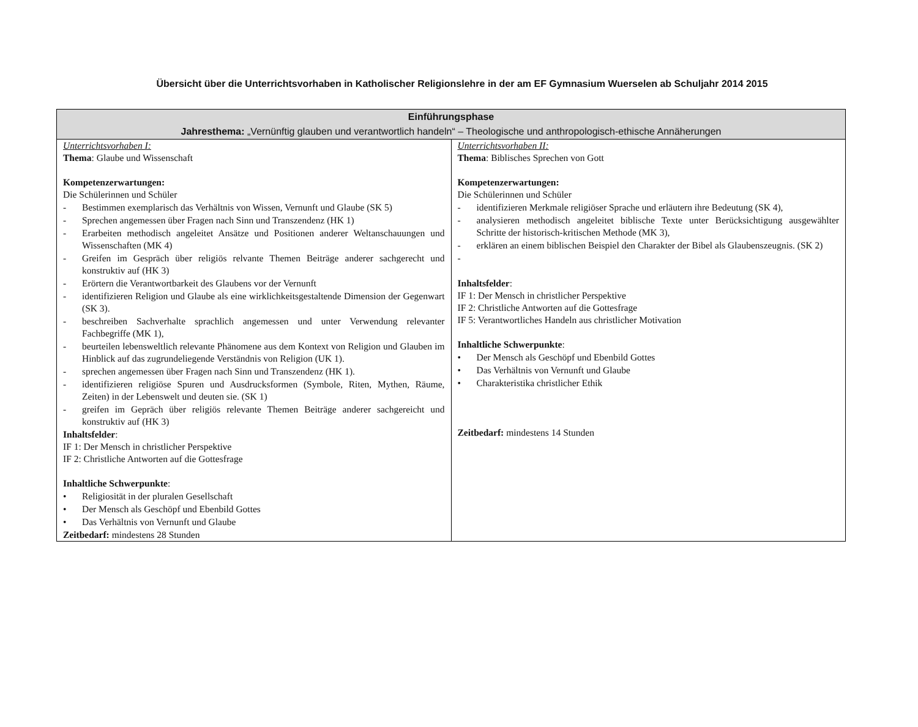Übersicht über die Unterrichtsvorhaben in Katholischer Religionslehre in der am EF Gymnasium Wuerselen ab Schuljahr 2014 2015
| Einführungsphase Jahresthema: „Vernünftig glauben und verantwortlich handeln“ – Theologische und anthropologisch-ethische Annäherungen | |
| --- | --- |
| Unterrichtsvorhaben I: Thema : Glaube und Wissenschaft Kompetenzerwartungen: Die Schülerinnen und Schüler - Bestimmen exemplarisch das Verhältnis von Wissen, Vernunft und Glaube (SK 5) - Sprechen angemessen über Fragen nach Sinn und Transzendenz (HK 1) - Erarbeiten methodisch angeleitet Ansätze und Positionen anderer Weltanschauungen und Wissenschaften (MK 4) - Greifen im Gespräch über religiös relvante Themen Beiträge anderer sachgerecht und konstruktiv auf (HK 3) - Erörtern die Verantwortbarkeit des Glaubens vor der Vernunft - identifizieren Religion und Glaube als eine wirklichkeitsgestaltende Dimension der Gegenwart (SK 3). - beschreiben Sachverhalte sprachlich angemessen und unter Verwendung relevanter Fachbegriffe (MK 1), - beurteilen lebensweltlich relevante Phänomene aus dem Kontext von Religion und Glauben im Hinblick auf das zugrundeliegende Verständnis von Religion (UK 1). - sprechen angemessen über Fragen nach Sinn und Transzendenz (HK 1). - identifizieren religiöse Spuren und Ausdrucksformen (Symbole, Riten, Mythen, Räume, Zeiten) in der Lebenswelt und deuten sie. (SK 1) - greifen im Gepräch über religiös relevante Themen Beiträge anderer sachgereicht und konstruktiv auf (HK 3) Inhaltsfelder : IF 1: Der Mensch in christlicher Perspektive IF 2: Christliche Antworten auf die Gottesfrage Inhaltliche Schwerpunkte : • Religiosität in der pluralen Gesellschaft • Der Mensch als Geschöpf und Ebenbild Gottes • Das Verhältnis von Vernunft und Glaube Zeitbedarf: mindestens 28 Stunden | Unterrichtsvorhaben II: Thema : Biblisches Sprechen von Gott Kompetenzerwartungen: Die Schülerinnen und Schüler - identifizieren Merkmale religiöser Sprache und erläutern ihre Bedeutung (SK 4), - analysieren methodisch angeleitet biblische Texte unter Berücksichtigung ausgewählter Schritte der historisch-kritischen Methode (MK 3), - erklären an einem biblischen Beispiel den Charakter der Bibel als Glaubenszeugnis. (SK 2) - Inhaltsfelder : IF 1: Der Mensch in christlicher Perspektive IF 2: Christliche Antworten auf die Gottesfrage IF 5: Verantwortliches Handeln aus christlicher Motivation Inhaltliche Schwerpunkte : • Der Mensch als Geschöpf und Ebenbild Gottes • Das Verhältnis von Vernunft und Glaube • Charakteristika christlicher Ethik Zeitbedarf: mindestens 14 Stunden |